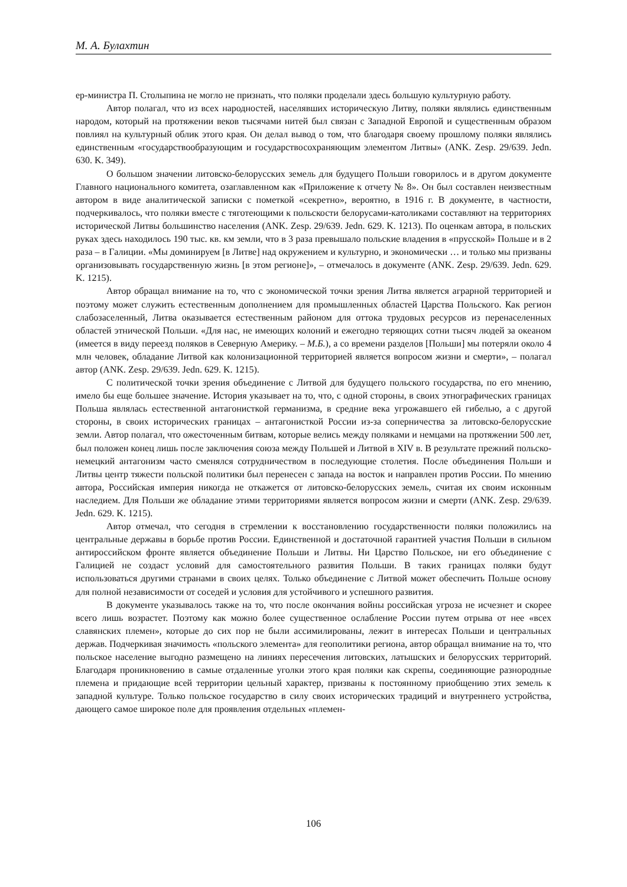М. А. Булахтин
ер-министра П. Столыпина не могло не признать, что поляки проделали здесь большую культурную работу.
Автор полагал, что из всех народностей, населявших историческую Литву, поляки являлись единственным народом, который на протяжении веков тысячами нитей был связан с Западной Европой и существенным образом повлиял на культурный облик этого края. Он делал вывод о том, что благодаря своему прошлому поляки являлись единственным «государствообразующим и государствосохраняющим элементом Литвы» (ANK. Zesp. 29/639. Jedn. 630. K. 349).
О большом значении литовско-белорусских земель для будущего Польши говорилось и в другом документе Главного национального комитета, озаглавленном как «Приложение к отчету № 8». Он был составлен неизвестным автором в виде аналитической записки с пометкой «секретно», вероятно, в 1916 г. В документе, в частности, подчеркивалось, что поляки вместе с тяготеющими к польскости белорусами-католиками составляют на территориях исторической Литвы большинство населения (ANK. Zesp. 29/639. Jedn. 629. K. 1213). По оценкам автора, в польских руках здесь находилось 190 тыс. кв. км земли, что в 3 раза превышало польские владения в «прусской» Польше и в 2 раза – в Галиции. «Мы доминируем [в Литве] над окружением и культурно, и экономически … и только мы призваны организовывать государственную жизнь [в этом регионе]», – отмечалось в документе (ANK. Zesp. 29/639. Jedn. 629. K. 1215).
Автор обращал внимание на то, что с экономической точки зрения Литва является аграрной территорией и поэтому может служить естественным дополнением для промышленных областей Царства Польского. Как регион слабозаселенный, Литва оказывается естественным районом для оттока трудовых ресурсов из перенаселенных областей этнической Польши. «Для нас, не имеющих колоний и ежегодно теряющих сотни тысяч людей за океаном (имеется в виду переезд поляков в Северную Америку. – М.Б.), а со времени разделов [Польши] мы потеряли около 4 млн человек, обладание Литвой как колонизационной территорией является вопросом жизни и смерти», – полагал автор (ANK. Zesp. 29/639. Jedn. 629. K. 1215).
С политической точки зрения объединение с Литвой для будущего польского государства, по его мнению, имело бы еще большее значение. История указывает на то, что, с одной стороны, в своих этнографических границах Польша являлась естественной антагонисткой германизма, в средние века угрожавшего ей гибелью, а с другой стороны, в своих исторических границах – антагонисткой России из-за соперничества за литовско-белорусские земли. Автор полагал, что ожесточенным битвам, которые велись между поляками и немцами на протяжении 500 лет, был положен конец лишь после заключения союза между Польшей и Литвой в XIV в. В результате прежний польско-немецкий антагонизм часто сменялся сотрудничеством в последующие столетия. После объединения Польши и Литвы центр тяжести польской политики был перенесен с запада на восток и направлен против России. По мнению автора, Российская империя никогда не откажется от литовско-белорусских земель, считая их своим исконным наследием. Для Польши же обладание этими территориями является вопросом жизни и смерти (ANK. Zesp. 29/639. Jedn. 629. K. 1215).
Автор отмечал, что сегодня в стремлении к восстановлению государственности поляки положились на центральные державы в борьбе против России. Единственной и достаточной гарантией участия Польши в сильном антироссийском фронте является объединение Польши и Литвы. Ни Царство Польское, ни его объединение с Галицией не создаст условий для самостоятельного развития Польши. В таких границах поляки будут использоваться другими странами в своих целях. Только объединение с Литвой может обеспечить Польше основу для полной независимости от соседей и условия для устойчивого и успешного развития.
В документе указывалось также на то, что после окончания войны российская угроза не исчезнет и скорее всего лишь возрастет. Поэтому как можно более существенное ослабление России путем отрыва от нее «всех славянских племен», которые до сих пор не были ассимилированы, лежит в интересах Польши и центральных держав. Подчеркивая значимость «польского элемента» для геополитики региона, автор обращал внимание на то, что польское население выгодно размещено на линиях пересечения литовских, латышских и белорусских территорий. Благодаря проникновению в самые отдаленные уголки этого края поляки как скрепы, соединяющие разнородные племена и придающие всей территории цельный характер, призваны к постоянному приобщению этих земель к западной культуре. Только польское государство в силу своих исторических традиций и внутреннего устройства, дающего самое широкое поле для проявления отдельных «племен-
106